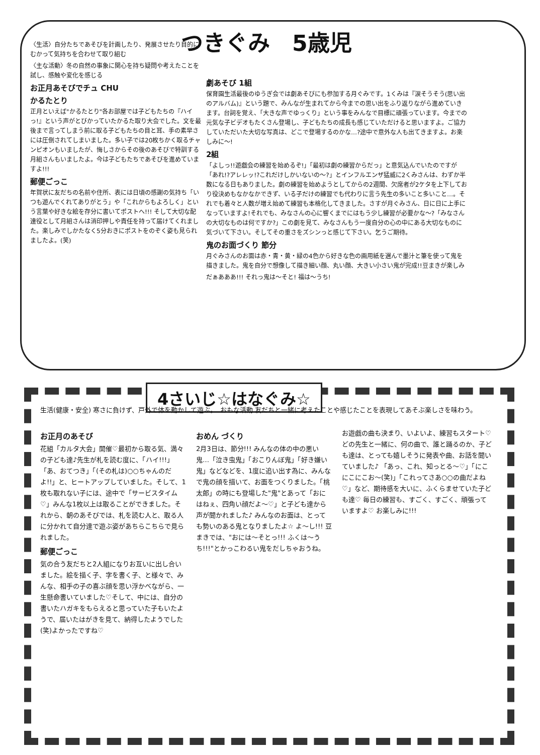つきぐみ　5歳児
〈生活〉自分たちであそびを計画したり、発展させたり目的にむかって気持ちを合わせて取り組む
〈主な活動〉冬の自然の事象に関心を持ち疑問や考えたことを試し、感触や変化を感じる
お正月あそびでチュ CHU
かるたとり
正月といえば"かるたとり"各お部屋では子どもたちの『ハイっ!』という声がとびかっていたかるた取り大会でした。文を最後まで言ってしまう前に取る子どもたちの目と耳、手の素早さには圧倒されてしまいました。多い子では20枚ちかく取るチャンピオンもいましたが、悔しさからその後のあそびで特訓する月組さんもいましたよ。今は子どもたちであそびを進めていますよ!!!
郵便ごっこ
年賀状に友だちの名前や住所、表には日頃の感謝の気持ち「いつも遊んでくれてありがとう」や「これからもよろしく」という言葉や好きな絵を存分に書いてポストへ!!! そして大切な配達役として月組さんは消印押しや責任を持って届けてくれました。楽しみでしかたなく5分おきにポストをのぞく姿も見られましたよ。(笑)
劇あそび 1組
保育園生活最後のゆうぎ会では劇あそびにも参加する月ぐみです。1くみは『涙そうそう(思い出のアルバム)』という題で、みんなが生まれてから今までの思い出をふり返りながら進めていきます。台詞を覚え、「大きな声でゆっくり」という事をみんなで目標に頑張っています。今までの元気な子ビデオもたくさん登場し、子どもたちの成長も感じていただけると思いますよ。ご協力していただいた大切な写真は、どこで登場するのかな…?途中で意外な人も出てきますよ。お楽しみに～!
2組
「よしっ!!遊戯会の練習を始めるぞ!」「最初は劇の練習からだっ」と意気込んでいたのですが「あれ!?アレレッ!?これだけしかいないの～?」とインフルエンザ猛威に2くみさんは、わずか半数になる日もありました。劇の練習を始めようとしてからの2週間、欠席者が2ケタを上下しており役決めもなかなかできず、いる子だけの練習でも代わりに言う先生の多いこと多いこと…。それでも着々と人数が増え始めて練習も本格化してきました。さすが月ぐみさん、日に日に上手になっていますよ!それでも、みなさんの心に響くまでにはもう少し練習が必要かな～?「みなさんの大切なものは何ですか?」この劇を見て、みなさんもう一度自分の心の中にある大切なものに気づいて下さい。そしてその重さをズシンっと感じて下さい。乞うご期待。
鬼のお面づくり 節分
月ぐみさんのお面は赤・青・黄・緑の4色から好きな色の画用紙を選んで墨汁と筆を使って鬼を描きました。鬼を自分で想像して描き細い顔、丸い顔、大きい小さい鬼が完成!!豆まきが楽しみ
だぁあああ!!! それっ鬼は～そと! 福は～うち!
4さいじ☆はなぐみ☆
生活(健康・安全) 寒さに負けず、戸外で体を動かして遊ぶ。　おもな活動 友だちと一緒に考えたことや感じたことを表現してあそぶ楽しさを味わう。
お正月のあそび
花組「カルタ大会」開催♡最初から取る気、満々の子ども達♪先生が札を読む度に、「ハイ!!!」「あ、おてつき」「(その札は)○○ちゃんのだよ!!」と、ヒートアップしていました。そして、1枚も取れない子には、途中で「サービスタイム♡」みんな1枚以上は取ることができました。それから、朝のあそびでは、札を読む人と、取る人に分かれて自分達で遊ぶ姿があちらこちらで見られました。
郵便ごっこ
気の合う友だちと2人組になりお互いに出し合いました。絵を描く子、字を書く子、と様々で、みんな、相手の子の喜ぶ顔を思い浮かべながら、一生懸命書いていました♡そして、中には、自分の書いたハガキをもらえると思っていた子もいたようで、届いたはがきを見て、納得したようでした(笑)よかったですね♡
おめん づくり
2月3日は、節分!!! みんなの体の中の悪い鬼…「泣き虫鬼」「おこりんぼ鬼」「好き嫌い鬼」などなどを、1度に追い出す為に、みんなで鬼の顔を描いて、お面をつくりました。「桃太郎」の時にも登場した"鬼"とあって「おにはねぇ、四角い顔だよ～♡」と子ども達から声が聞かれました♪ みんなのお面は、とっても勢いのある鬼となりましたよ☆ よ～し!!! 豆まきでは、"おには～そとっ!!! ふくは～うち!!!"とかっこわるい鬼をだしちゃおうね。
お遊戯の曲も決まり、いよいよ、練習もスタート♡ どの先生と一緒に、何の曲で、誰と踊るのか、子ども達は、とっても嬉しそうに発表や曲、お話を聞いていました♪ 「あっ、これ、知っとる～♡」「にこにこにこお～(笑)」「これってさあ○○の曲だよね♡」など、期待感を大いに、ふくらませていた子ども達♡ 毎日の練習も、すごく、すごく、頑張っていますよ♡ お楽しみに!!!